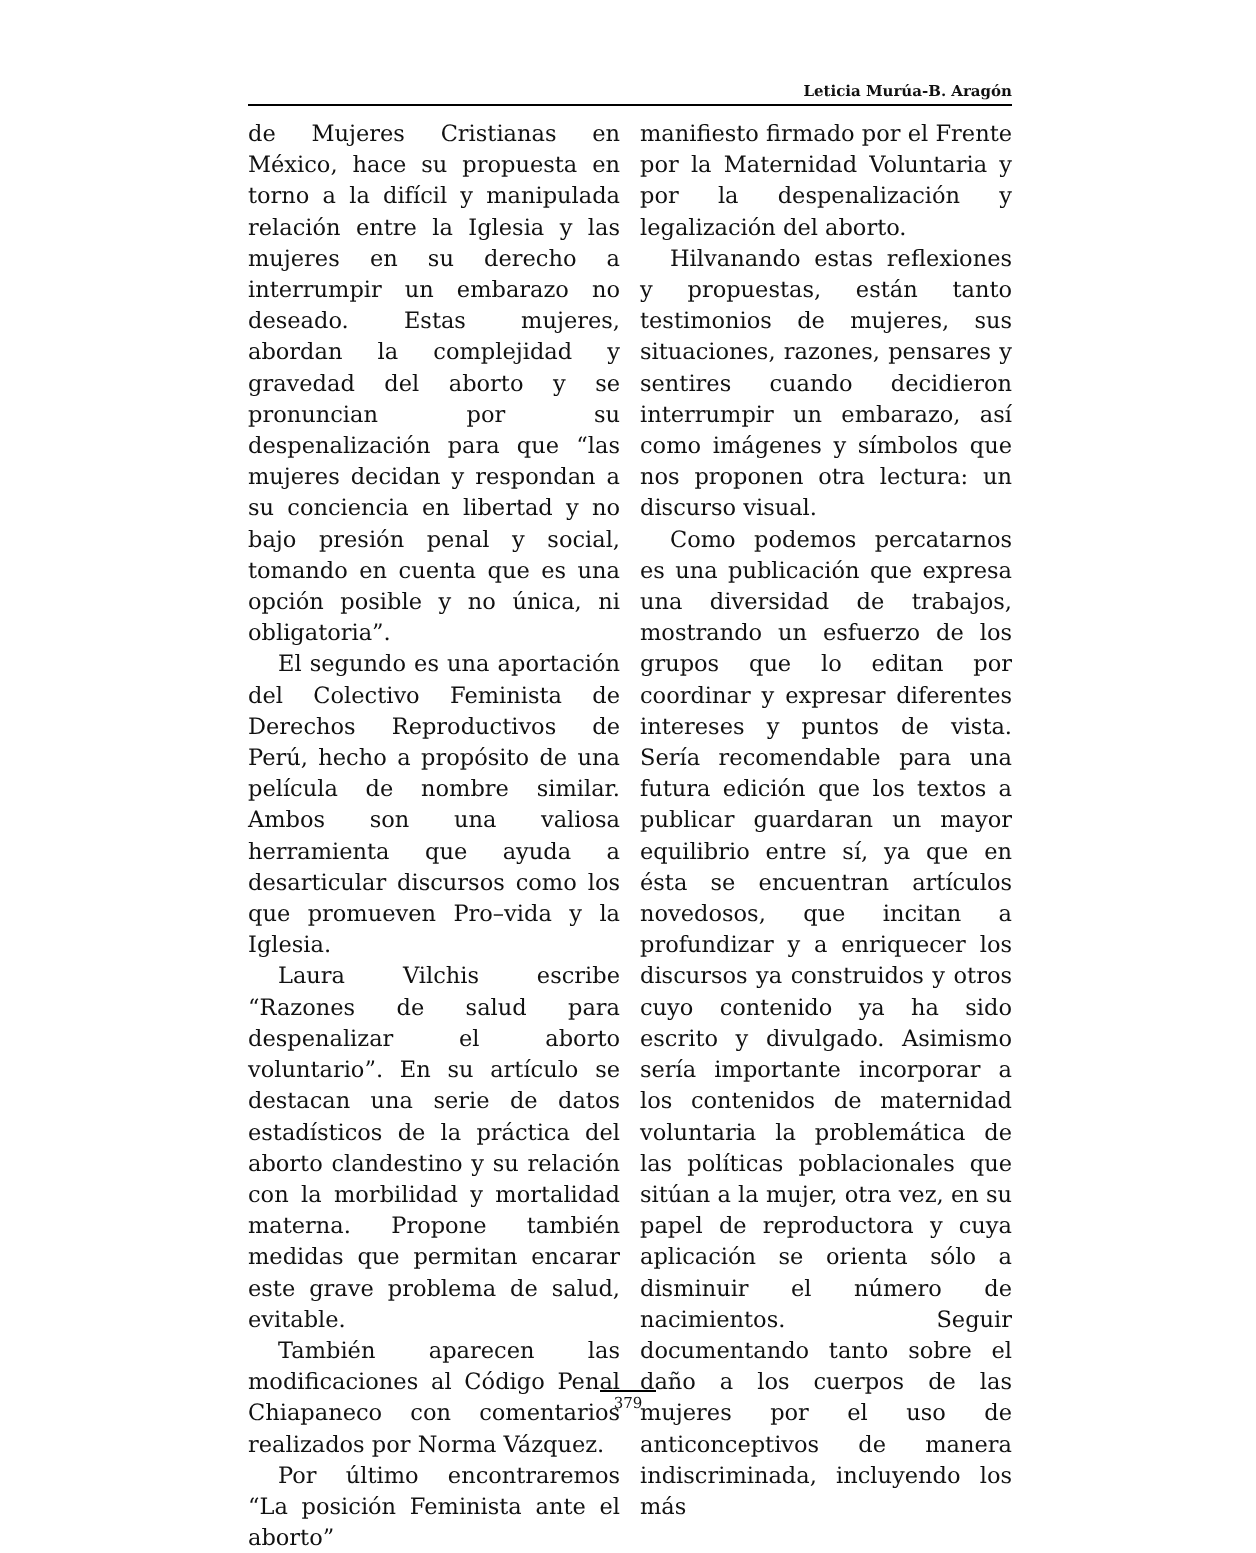Leticia Murúa-B. Aragón
de Mujeres Cristianas en México, hace su propuesta en torno a la difícil y manipulada relación entre la Iglesia y las mujeres en su derecho a interrumpir un embarazo no deseado. Estas mujeres, abordan la complejidad y gravedad del aborto y se pronuncian por su despenalización para que “las mujeres decidan y respondan a su conciencia en libertad y no bajo presión penal y social, tomando en cuenta que es una opción posible y no única, ni obligatoria”.
El segundo es una aportación del Colectivo Feminista de Derechos Reproductivos de Perú, hecho a propósito de una película de nombre similar. Ambos son una valiosa herramienta que ayuda a desarticular discursos como los que promueven Pro–vida y la Iglesia.
Laura Vilchis escribe “Razones de salud para despenalizar el aborto voluntario”. En su artículo se destacan una serie de datos estadísticos de la práctica del aborto clandestino y su relación con la morbilidad y mortalidad materna. Propone también medidas que permitan encarar este grave problema de salud, evitable.
También aparecen las modificaciones al Código Penal Chiapaneco con comentarios realizados por Norma Vázquez.
Por último encontraremos “La posición Feminista ante el aborto”
manifiesto firmado por el Frente por la Maternidad Voluntaria y por la despenalización y legalización del aborto.
Hilvanando estas reflexiones y propuestas, están tanto testimonios de mujeres, sus situaciones, razones, pensares y sentires cuando decidieron interrumpir un embarazo, así como imágenes y símbolos que nos proponen otra lectura: un discurso visual.
Como podemos percatarnos es una publicación que expresa una diversidad de trabajos, mostrando un esfuerzo de los grupos que lo editan por coordinar y expresar diferentes intereses y puntos de vista. Sería recomendable para una futura edición que los textos a publicar guardaran un mayor equilibrio entre sí, ya que en ésta se encuentran artículos novedosos, que incitan a profundizar y a enriquecer los discursos ya construidos y otros cuyo contenido ya ha sido escrito y divulgado. Asimismo sería importante incorporar a los contenidos de maternidad voluntaria la problemática de las políticas poblacionales que sitúan a la mujer, otra vez, en su papel de reproductora y cuya aplicación se orienta sólo a disminuir el número de nacimientos. Seguir documentando tanto sobre el daño a los cuerpos de las mujeres por el uso de anticonceptivos de manera indiscriminada, incluyendo los más
379